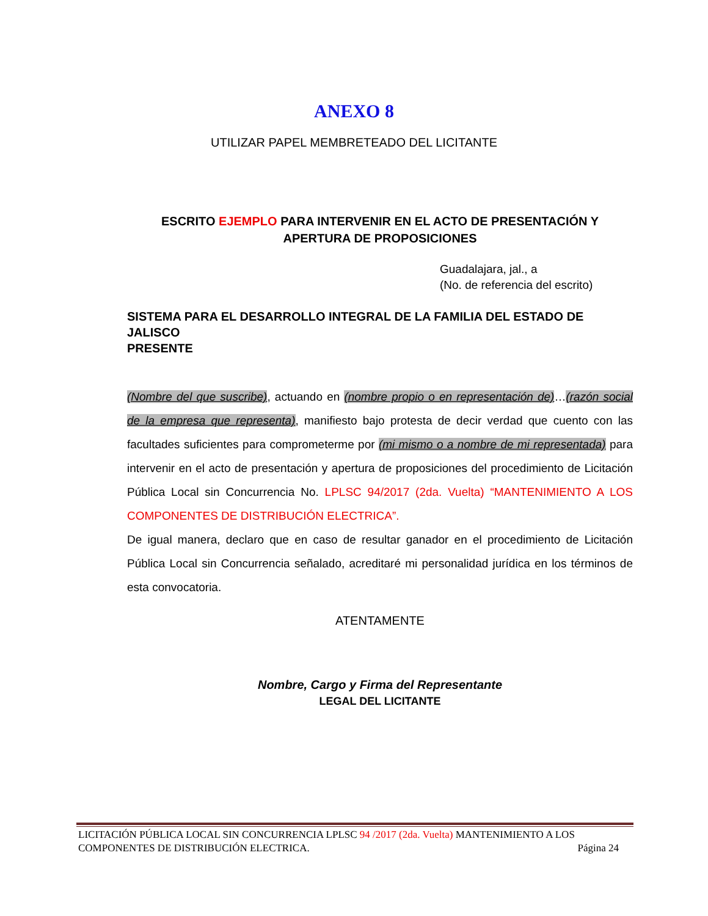ANEXO 8
UTILIZAR PAPEL MEMBRETEADO DEL LICITANTE
ESCRITO EJEMPLO PARA INTERVENIR EN EL ACTO DE PRESENTACIÓN Y APERTURA DE PROPOSICIONES
Guadalajara, jal., a
(No. de referencia del escrito)
SISTEMA PARA EL DESARROLLO INTEGRAL DE LA FAMILIA DEL ESTADO DE JALISCO
PRESENTE
(Nombre del que suscribe), actuando en (nombre propio o en representación de)…(razón social de la empresa que representa), manifiesto bajo protesta de decir verdad que cuento con las facultades suficientes para comprometerme por (mi mismo o a nombre de mi representada) para intervenir en el acto de presentación y apertura de proposiciones del procedimiento de Licitación Pública Local sin Concurrencia No. LPLSC 94/2017 (2da. Vuelta) “MANTENIMIENTO A LOS COMPONENTES DE DISTRIBUCIÓN ELECTRICA”.
De igual manera, declaro que en caso de resultar ganador en el procedimiento de Licitación Pública Local sin Concurrencia señalado, acreditaré mi personalidad jurídica en los términos de esta convocatoria.
ATENTAMENTE
Nombre, Cargo y Firma del Representante
LEGAL DEL LICITANTE
LICITACIÓN PÚBLICA LOCAL SIN CONCURRENCIA LPLSC 94 /2017 (2da. Vuelta) MANTENIMIENTO A LOS COMPONENTES DE DISTRIBUCIÓN ELECTRICA. Página 24